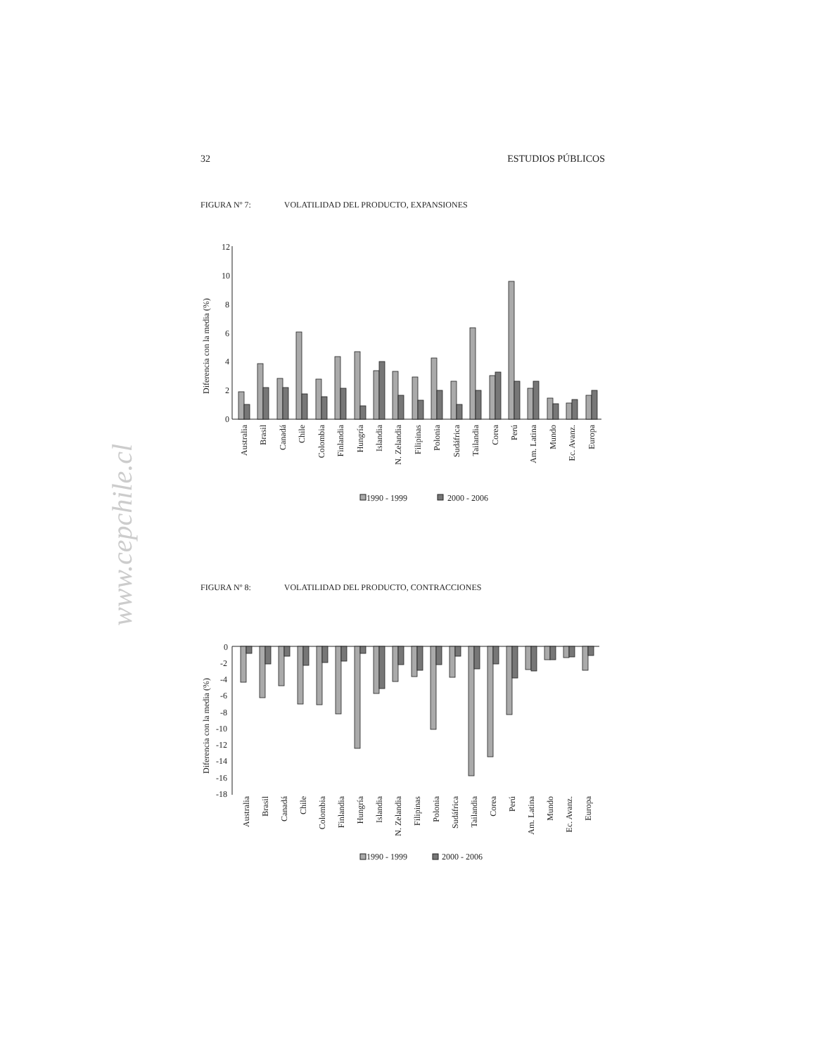32 ESTUDIOS PÚBLICOS
www.cepchile.cl
FIGURA Nº 7: VOLATILIDAD DEL PRODUCTO, EXPANSIONES
12
10
8
6
4
2
0
Diferencia con la media (%)
Australia
Brasil
Canadá
Chile
Colombia
Finlandia
Hungría
Islandia
N. Zelandia
Filipinas
Polonia
Sudáfrica
Tailandia
Corea
Perú
Am. Latina
Mundo
Ec. Avanz.
Europa
1990 - 1999
2000 - 2006
FIGURA Nº 8: VOLATILIDAD DEL PRODUCTO, CONTRACCIONES
0
-2
-4
-6
-8
-10
-12
-14
-16
-18
Diferencia con la media (%)
Australia
Brasil
Canadá
Chile
Colombia
Finlandia
Hungría
Islandia
N. Zelandia
Filipinas
Polonia
Sudáfrica
Tailandia
Corea
Perú
Am. Latina
Mundo
Ec. Avanz.
Europa
1990 - 1999
2000 - 2006